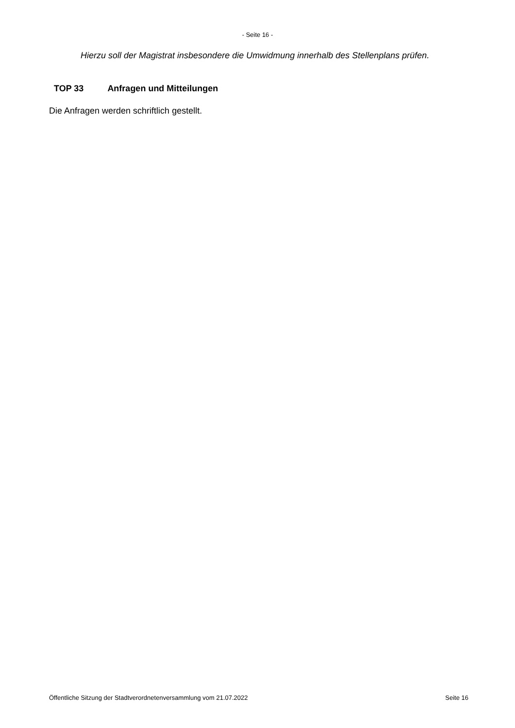- Seite 16 -
Hierzu soll der Magistrat insbesondere die Umwidmung innerhalb des Stellenplans prüfen.
TOP 33 Anfragen und Mitteilungen
Die Anfragen werden schriftlich gestellt.
Öffentliche Sitzung der Stadtverordnetenversammlung vom 21.07.2022 Seite 16